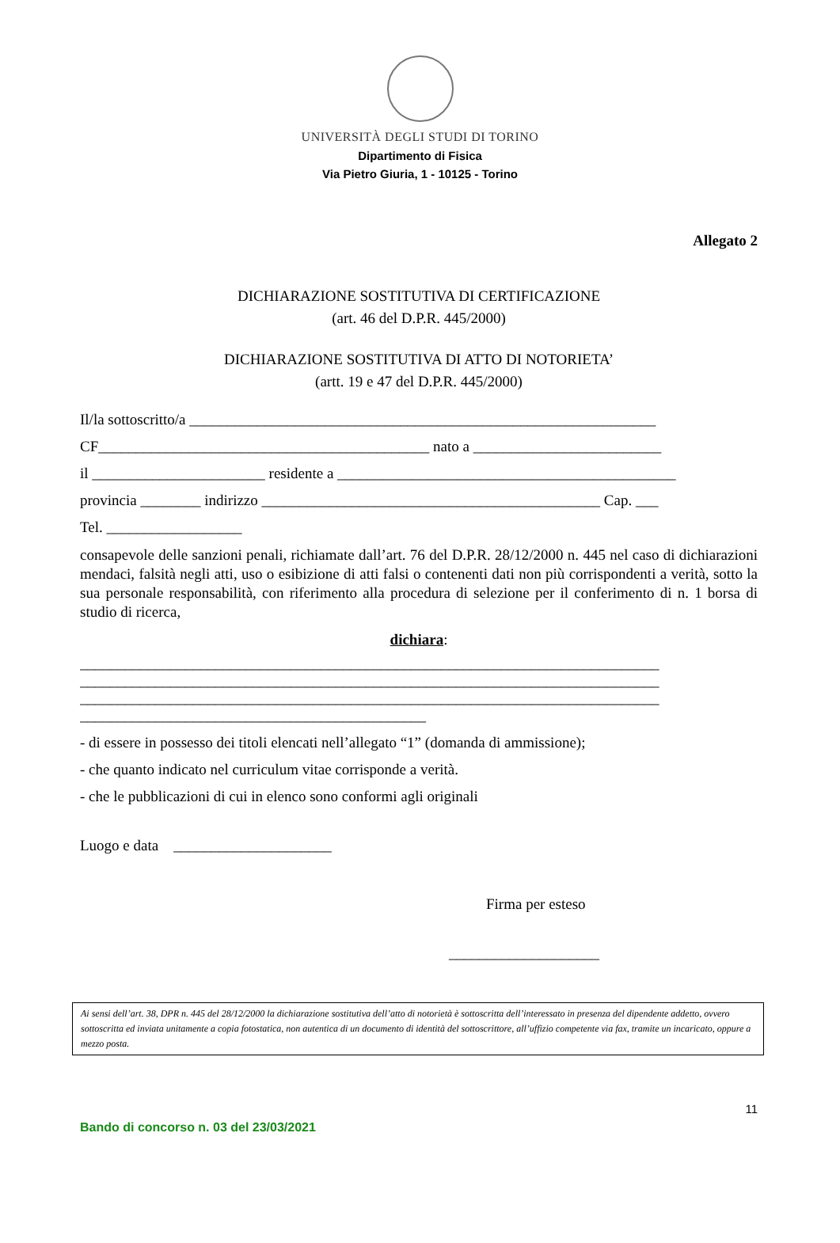UNIVERSITÀ DEGLI STUDI DI TORINO
Dipartimento di Fisica
Via Pietro Giuria, 1 - 10125 - Torino
Allegato 2
DICHIARAZIONE SOSTITUTIVA DI CERTIFICAZIONE
(art. 46 del D.P.R. 445/2000)
DICHIARAZIONE SOSTITUTIVA DI ATTO DI NOTORIETA’
(artt. 19 e 47 del D.P.R. 445/2000)
Il/la sottoscritto/a ______________________________________________________________
CF____________________________________________ nato a _________________________
il _______________________ residente a _____________________________________________
provincia ________ indirizzo _____________________________________________ Cap. ___
Tel. __________________
consapevole delle sanzioni penali, richiamate dall’art. 76 del D.P.R. 28/12/2000 n. 445 nel caso di dichiarazioni mendaci, falsità negli atti, uso o esibizione di atti falsi o contenenti dati non più corrispondenti a verità, sotto la sua personale responsabilità, con riferimento alla procedura di selezione per il conferimento di n. 1 borsa di studio di ricerca,
dichiara:
_____________________________________________________________________________
_____________________________________________________________________________
_____________________________________________________________________________
______________________________________________
- di essere in possesso dei titoli elencati nell’allegato “1” (domanda di ammissione);
- che quanto indicato nel curriculum vitae corrisponde a verità.
- che le pubblicazioni di cui in elenco sono conformi agli originali
Luogo e data _____________________
Firma per esteso
____________________
Ai sensi dell’art. 38, DPR n. 445 del 28/12/2000 la dichiarazione sostitutiva dell’atto di notorietà è sottoscritta dell’interessato in presenza del dipendente addetto, ovvero sottoscritta ed inviata unitamente a copia fotostatica, non autentica di un documento di identità del sottoscrittore, all’uffizio competente via fax, tramite un incaricato, oppure a mezzo posta.
11
Bando di concorso n. 03 del 23/03/2021